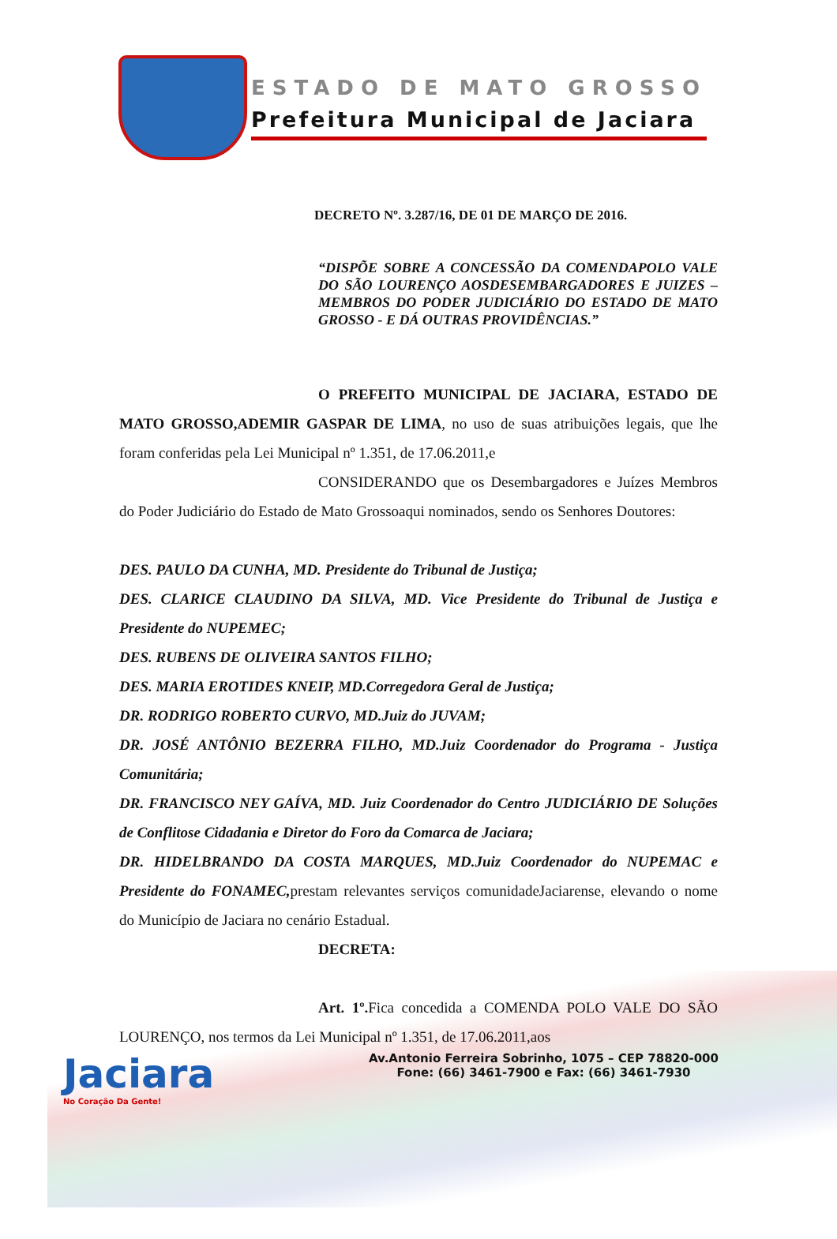ESTADO DE MATO GROSSO
Prefeitura Municipal de Jaciara
DECRETO Nº. 3.287/16, DE 01 DE MARÇO DE 2016.
“DISPÕE SOBRE A CONCESSÃO DA COMENDAPOLO VALE DO SÃO LOURENÇO AOSDESEMBARGADORES E JUIZES – MEMBROS DO PODER JUDICIÁRIO DO ESTADO DE MATO GROSSO - E DÁ OUTRAS PROVIDÊNCIAS.”
O PREFEITO MUNICIPAL DE JACIARA, ESTADO DE MATO GROSSO,ADEMIR GASPAR DE LIMA, no uso de suas atribuições legais, que lhe foram conferidas pela Lei Municipal nº 1.351, de 17.06.2011,e
CONSIDERANDO que os Desembargadores e Juízes Membros do Poder Judiciário do Estado de Mato Grossoaqui nominados, sendo os Senhores Doutores:
DES. PAULO DA CUNHA, MD. Presidente do Tribunal de Justiça;
DES. CLARICE CLAUDINO DA SILVA, MD. Vice Presidente do Tribunal de Justiça e Presidente do NUPEMEC;
DES. RUBENS DE OLIVEIRA SANTOS FILHO;
DES. MARIA EROTIDES KNEIP, MD.Corregedora Geral de Justiça;
DR. RODRIGO ROBERTO CURVO, MD.Juiz do JUVAM;
DR. JOSÉ ANTÔNIO BEZERRA FILHO, MD.Juiz Coordenador do Programa - Justiça Comunitária;
DR. FRANCISCO NEY GAÍVA, MD. Juiz Coordenador do Centro JUDICIÁRIO DE Soluções de Conflitose Cidadania e Diretor do Foro da Comarca de Jaciara;
DR. HIDELBRANDO DA COSTA MARQUES, MD.Juiz Coordenador do NUPEMAC e Presidente do FONAMEC,prestam relevantes serviços comunidadeJaciarense, elevando o nome do Município de Jaciara no cenário Estadual.
DECRETA:
Art. 1º. Fica concedida a COMENDA POLO VALE DO SÃO LOURENÇO, nos termos da Lei Municipal nº 1.351, de 17.06.2011,aos
Jaciara
No Coração Da Gente!
Av.Antonio Ferreira Sobrinho, 1075 – CEP 78820-000
Fone: (66) 3461-7900 e Fax: (66) 3461-7930